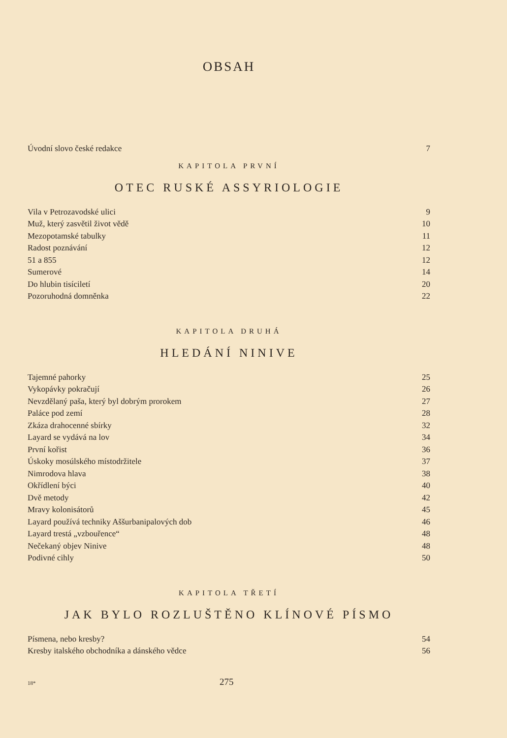OBSAH
Úvodní slovo české redakce 7
KAPITOLA PRVNÍ
OTEC RUSKÉ ASSYRIOLOGIE
Vila v Petrozavodské ulici 9
Muž, který zasvětil život vědě 10
Mezopotamské tabulky 11
Radost poznávání 12
51 a 855 12
Sumerové 14
Do hlubin tisíciletí 20
Pozoruhodná domněnka 22
KAPITOLA DRUHÁ
HLEDÁNÍ NINIVE
Tajemné pahorky 25
Vykopávky pokračují 26
Nevzdělaný paša, který byl dobrým prorokem 27
Paláce pod zemí 28
Zkáza drahocenné sbírky 32
Layard se vydává na lov 34
První kořist 36
Úskoky mosúlského místodržitele 37
Nimrodova hlava 38
Okřídlení býci 40
Dvě metody 42
Mravy kolonisátorů 45
Layard používá techniky Aššurbanipalových dob 46
Layard trestá „vzbouřence“48
Nečekaný objev Ninive 48
Podivné cihly 50
KAPITOLA TŘETÍ
JAK BYLO ROZLUŠTĚNO KLÍNOVÉ PÍSMO
Písmena, nebo kresby? 54
Kresby italského obchodníka a dánského vědce 56
18* 275